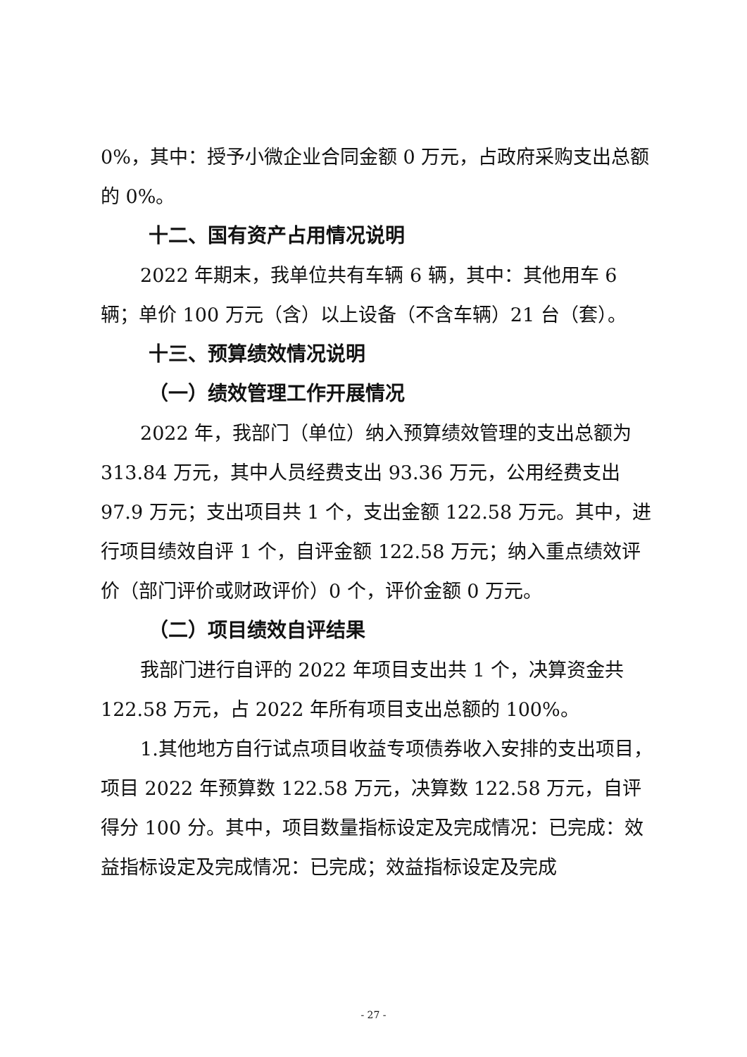0%，其中：授予小微企业合同金额 0 万元，占政府采购支出总额的 0%。
十二、国有资产占用情况说明
2022 年期末，我单位共有车辆 6 辆，其中：其他用车 6 辆；单价 100 万元（含）以上设备（不含车辆）21 台（套）。
十三、预算绩效情况说明
（一）绩效管理工作开展情况
2022 年，我部门（单位）纳入预算绩效管理的支出总额为 313.84 万元，其中人员经费支出 93.36 万元，公用经费支出 97.9 万元；支出项目共 1 个，支出金额 122.58 万元。其中，进行项目绩效自评 1 个，自评金额 122.58 万元；纳入重点绩效评价（部门评价或财政评价）0 个，评价金额 0 万元。
（二）项目绩效自评结果
我部门进行自评的 2022 年项目支出共 1 个，决算资金共 122.58 万元，占 2022 年所有项目支出总额的 100%。
1.其他地方自行试点项目收益专项债券收入安排的支出项目，项目 2022 年预算数 122.58 万元，决算数 122.58 万元，自评得分 100 分。其中，项目数量指标设定及完成情况：已完成：效益指标设定及完成情况：已完成；效益指标设定及完成
- 27 -